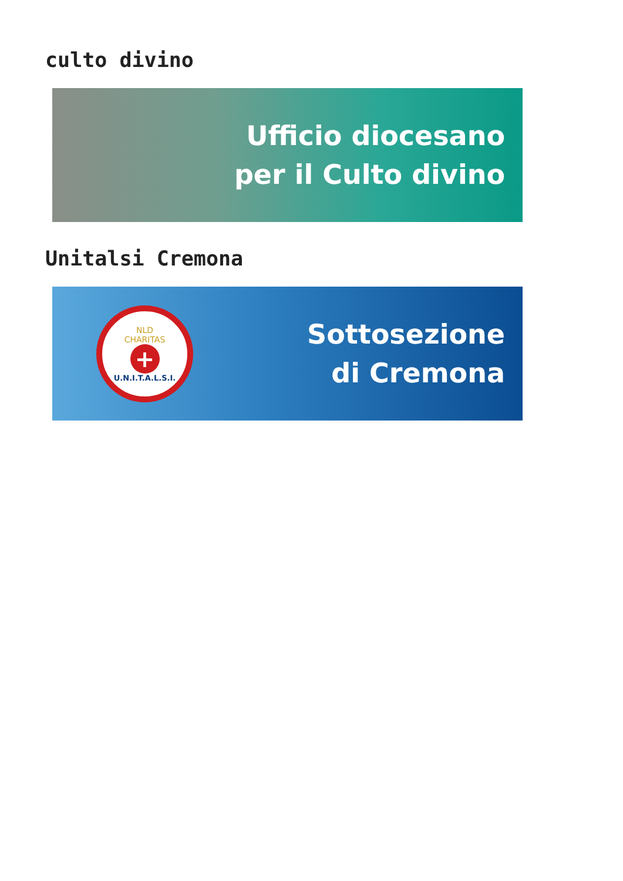culto divino
Ufficio diocesano
per il Culto divino
Unitalsi Cremona
NLD
CHARITAS
+
U.N.I.T.A.L.S.I.
Sottosezione
di Cremona